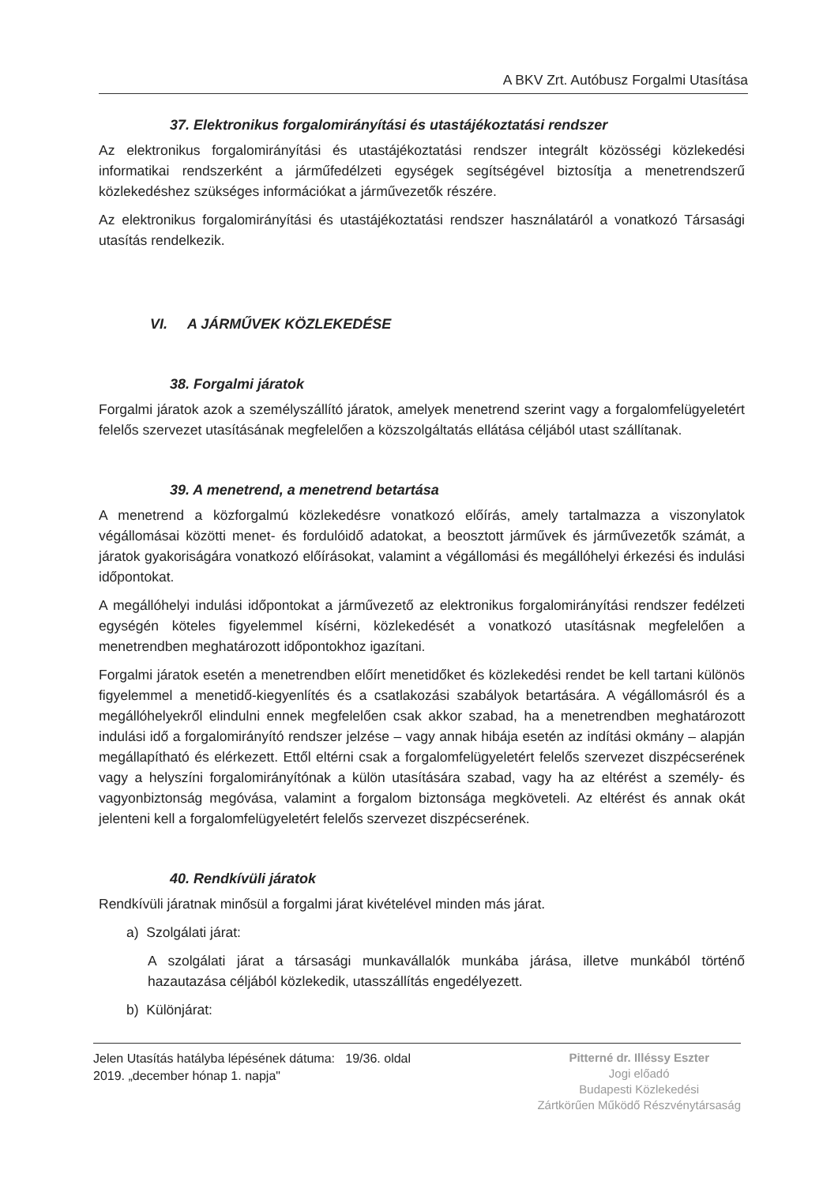A BKV Zrt. Autóbusz Forgalmi Utasítása
37. Elektronikus forgalomirányítási és utastájékoztatási rendszer
Az elektronikus forgalomirányítási és utastájékoztatási rendszer integrált közösségi közlekedési informatikai rendszerként a járműfedélzeti egységek segítségével biztosítja a menetrendszerű közlekedéshez szükséges információkat a járművezetők részére.
Az elektronikus forgalomirányítási és utastájékoztatási rendszer használatáról a vonatkozó Társasági utasítás rendelkezik.
VI. A JÁRMŰVEK KÖZLEKEDÉSE
38. Forgalmi járatok
Forgalmi járatok azok a személyszállító járatok, amelyek menetrend szerint vagy a forgalomfelügyeletért felelős szervezet utasításának megfelelően a közszolgáltatás ellátása céljából utast szállítanak.
39. A menetrend, a menetrend betartása
A menetrend a közforgalmú közlekedésre vonatkozó előírás, amely tartalmazza a viszonylatok végállomásai közötti menet- és fordulóidő adatokat, a beosztott járművek és járművezetők számát, a járatok gyakoriságára vonatkozó előírásokat, valamint a végállomási és megállóhelyi érkezési és indulási időpontokat.
A megállóhelyi indulási időpontokat a járművezető az elektronikus forgalomirányítási rendszer fedélzeti egységén köteles figyelemmel kísérni, közlekedését a vonatkozó utasításnak megfelelően a menetrendben meghatározott időpontokhoz igazítani.
Forgalmi járatok esetén a menetrendben előírt menetidőket és közlekedési rendet be kell tartani különös figyelemmel a menetidő-kiegyenlítés és a csatlakozási szabályok betartására. A végállomásról és a megállóhelyekről elindulni ennek megfelelően csak akkor szabad, ha a menetrendben meghatározott indulási idő a forgalomirányító rendszer jelzése – vagy annak hibája esetén az indítási okmány – alapján megállapítható és elérkezett. Ettől eltérni csak a forgalomfelügyeletért felelős szervezet diszpécserének vagy a helyszíni forgalomirányítónak a külön utasítására szabad, vagy ha az eltérést a személy- és vagyonbiztonság megóvása, valamint a forgalom biztonsága megköveteli. Az eltérést és annak okát jelenteni kell a forgalomfelügyeletért felelős szervezet diszpécserének.
40. Rendkívüli járatok
Rendkívüli járatnak minősül a forgalmi járat kivételével minden más járat.
a) Szolgálati járat:
A szolgálati járat a társasági munkavállalók munkába járása, illetve munkából történő hazautazása céljából közlekedik, utasszállítás engedélyezett.
b) Különjárat:
Jelen Utasítás hatályba lépésének dátuma: 19/36. oldal
2019. „december hónap 1. napja"
Pitterné dr. Illéssy Eszter
Jogi előadó
Budapesti Közlekedési
Zártkörűen Működő Részvénytársaság